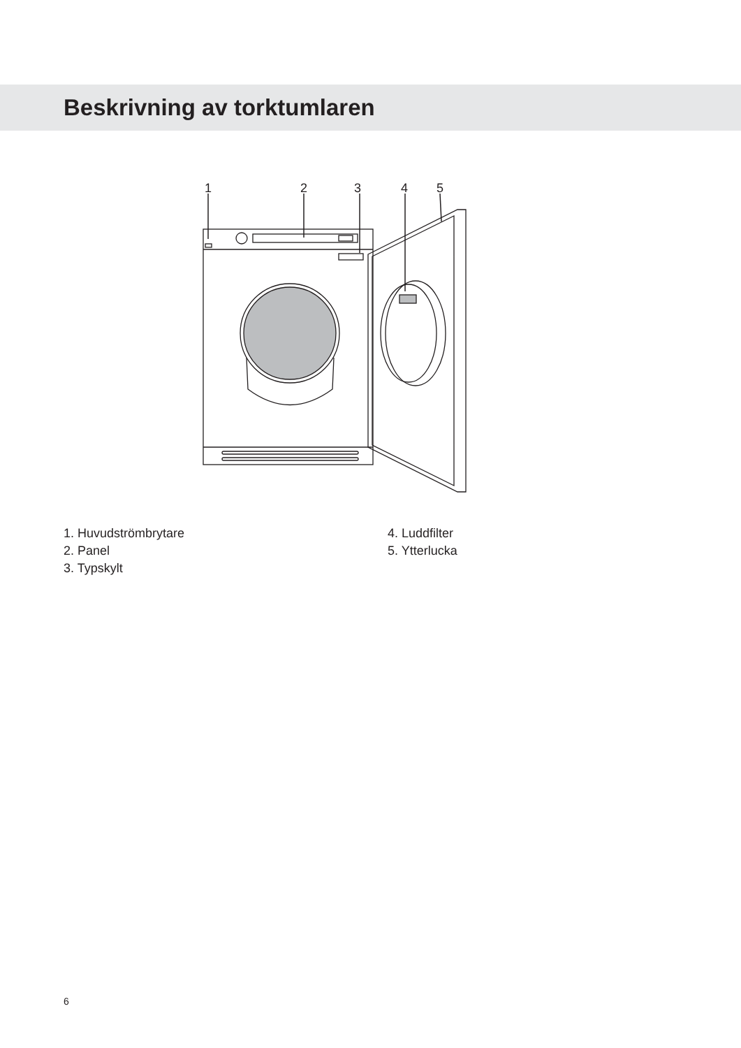Beskrivning av torktumlaren
1
2
3
4
5
1. Huvudströmbrytare
2. Panel
3. Typskylt
4. Luddfilter
5. Ytterlucka
6